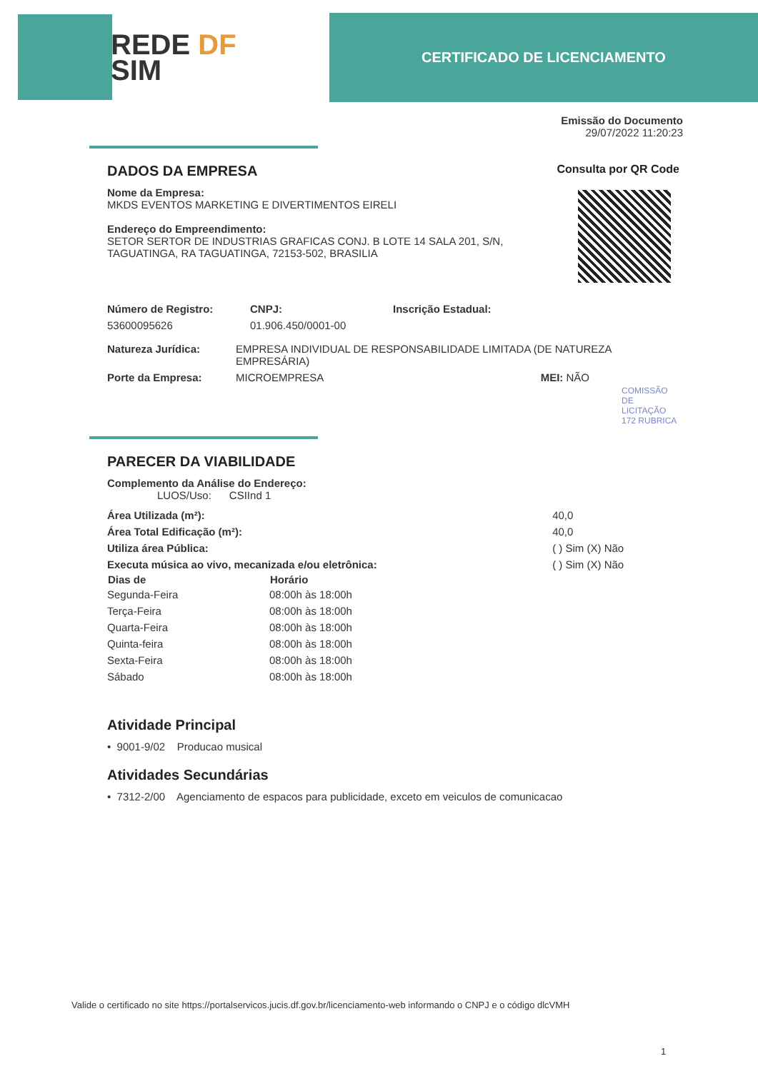REDE DF
SIM
CERTIFICADO DE LICENCIAMENTO
Emissão do Documento
29/07/2022 11:20:23
DADOS DA EMPRESA
Nome da Empresa:
MKDS EVENTOS MARKETING E DIVERTIMENTOS EIRELI
Endereço do Empreendimento:
SETOR SERTOR DE INDUSTRIAS GRAFICAS CONJ. B LOTE 14 SALA 201, S/N,
TAGUATINGA, RA TAGUATINGA, 72153-502, BRASILIA
Consulta por QR Code
| Número de Registro: | CNPJ: | Inscrição Estadual: |
| 53600095626 | 01.906.450/0001-00 | |
| Natureza Jurídica: | EMPRESA INDIVIDUAL DE RESPONSABILIDADE LIMITADA (DE NATUREZA EMPRESÁRIA) |
| Porte da Empresa: | MICROEMPRESA MEI: NÃO |
COMISSÃO DE LICITAÇÃO 172 RUBRICA
PARECER DA VIABILIDADE
Complemento da Análise do Endereço:
LUOS/Uso: CSIInd 1
| Área Utilizada (m²): | 40,0 |
| Área Total Edificação (m²): | 40,0 |
| Utiliza área Pública: | ( ) Sim (X) Não |
| Executa música ao vivo, mecanizada e/ou eletrônica: | ( ) Sim (X) Não |
| Dias de | Horário |
| --- | --- |
| Segunda-Feira | 08:00h às 18:00h |
| Terça-Feira | 08:00h às 18:00h |
| Quarta-Feira | 08:00h às 18:00h |
| Quinta-feira | 08:00h às 18:00h |
| Sexta-Feira | 08:00h às 18:00h |
| Sábado | 08:00h às 18:00h |
Atividade Principal
• 9001-9/02 Producao musical
Atividades Secundárias
• 7312-2/00 Agenciamento de espacos para publicidade, exceto em veiculos de comunicacao
Valide o certificado no site https://portalservicos.jucis.df.gov.br/licenciamento-web informando o CNPJ e o código dlcVMH
1